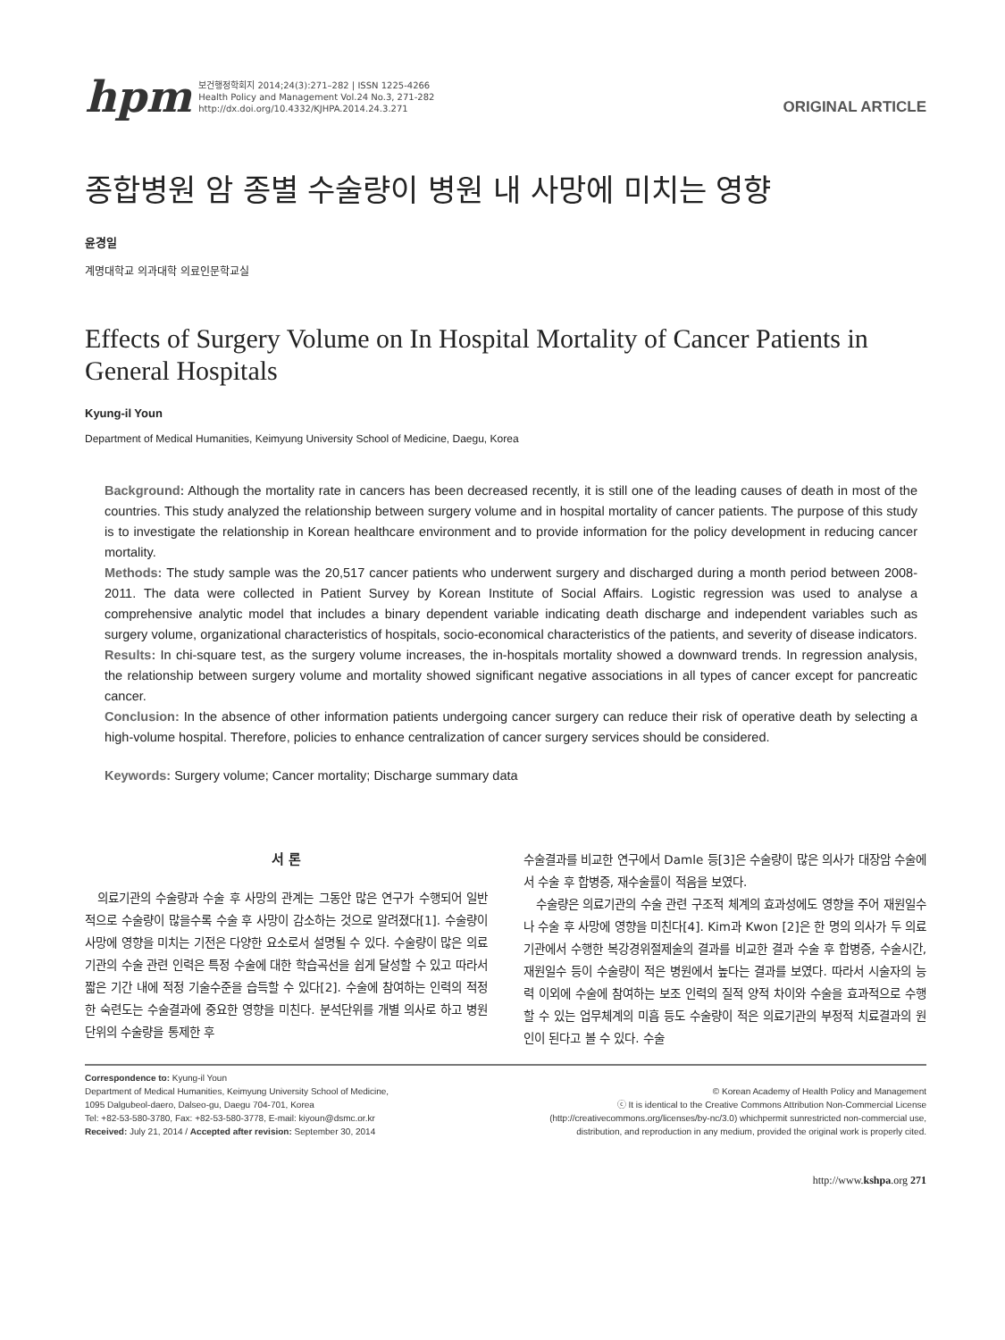hpm
보건행정학회지 2014;24(3):271–282 | ISSN 1225-4266
Health Policy and Management Vol.24 No.3, 271-282
http://dx.doi.org/10.4332/KJHPA.2014.24.3.271
ORIGINAL ARTICLE
종합병원 암 종별 수술량이 병원 내 사망에 미치는 영향
윤경일
계명대학교 의과대학 의료인문학교실
Effects of Surgery Volume on In Hospital Mortality of Cancer Patients in General Hospitals
Kyung-il Youn
Department of Medical Humanities, Keimyung University School of Medicine, Daegu, Korea
Background: Although the mortality rate in cancers has been decreased recently, it is still one of the leading causes of death in most of the countries. This study analyzed the relationship between surgery volume and in hospital mortality of cancer patients. The purpose of this study is to investigate the relationship in Korean healthcare environment and to provide information for the policy development in reducing cancer mortality.
Methods: The study sample was the 20,517 cancer patients who underwent surgery and discharged during a month period between 2008-2011. The data were collected in Patient Survey by Korean Institute of Social Affairs. Logistic regression was used to analyse a comprehensive analytic model that includes a binary dependent variable indicating death discharge and independent variables such as surgery volume, organizational characteristics of hospitals, socio-economical characteristics of the patients, and severity of disease indicators.
Results: In chi-square test, as the surgery volume increases, the in-hospitals mortality showed a downward trends. In regression analysis, the relationship between surgery volume and mortality showed significant negative associations in all types of cancer except for pancreatic cancer.
Conclusion: In the absence of other information patients undergoing cancer surgery can reduce their risk of operative death by selecting a high-volume hospital. Therefore, policies to enhance centralization of cancer surgery services should be considered.
Keywords: Surgery volume; Cancer mortality; Discharge summary data
서 론
의료기관의 수술량과 수술 후 사망의 관계는 그동안 많은 연구가 수행되어 일반적으로 수술량이 많을수록 수술 후 사망이 감소하는 것으로 알려졌다[1]. 수술량이 사망에 영향을 미치는 기전은 다양한 요소로서 설명될 수 있다. 수술량이 많은 의료기관의 수술 관련 인력은 특정 수술에 대한 학습곡선을 쉽게 달성할 수 있고 따라서 짧은 기간 내에 적정 기술수준을 습득할 수 있다[2]. 수술에 참여하는 인력의 적정한 숙련도는 수술결과에 중요한 영향을 미친다. 분석단위를 개별 의사로 하고 병원단위의 수술량을 통제한 후
수술결과를 비교한 연구에서 Damle 등[3]은 수술량이 많은 의사가 대장암 수술에서 수술 후 합병증, 재수술률이 적음을 보였다.
수술량은 의료기관의 수술 관련 구조적 체계의 효과성에도 영향을 주어 재원일수나 수술 후 사망에 영향을 미친다[4]. Kim과 Kwon [2]은 한 명의 의사가 두 의료기관에서 수행한 복강경위절제술의 결과를 비교한 결과 수술 후 합병증, 수술시간, 재원일수 등이 수술량이 적은 병원에서 높다는 결과를 보였다. 따라서 시술자의 능력 이외에 수술에 참여하는 보조 인력의 질적 양적 차이와 수술을 효과적으로 수행할 수 있는 업무체계의 미흡 등도 수술량이 적은 의료기관의 부정적 치료결과의 원인이 된다고 볼 수 있다. 수술
Correspondence to: Kyung-il Youn
Department of Medical Humanities, Keimyung University School of Medicine,
1095 Dalgubeol-daero, Dalseo-gu, Daegu 704-701, Korea
Tel: +82-53-580-3780, Fax: +82-53-580-3778, E-mail: kiyoun@dsmc.or.kr
Received: July 21, 2014 / Accepted after revision: September 30, 2014
© Korean Academy of Health Policy and Management
ⓒ It is identical to the Creative Commons Attribution Non-Commercial License
(http://creativecommons.org/licenses/by-nc/3.0) whichpermit sunrestricted non-commercial use,
distribution, and reproduction in any medium, provided the original work is properly cited.
http://www.kshpa.org 271